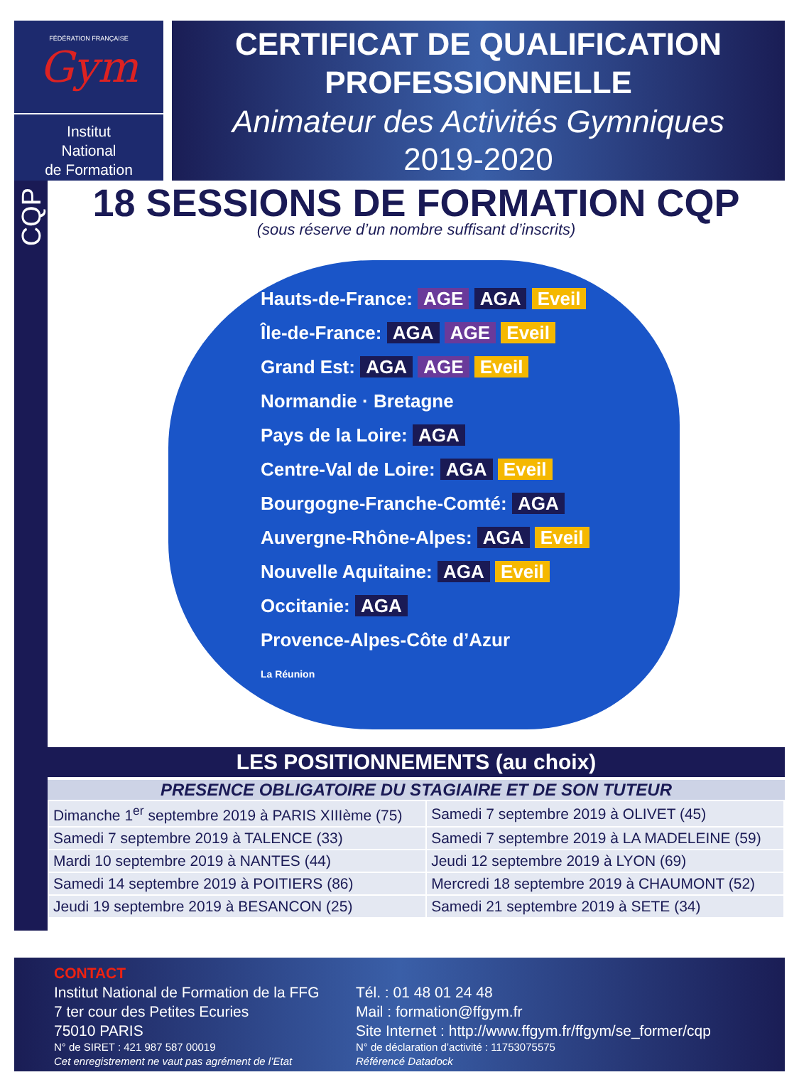FÉDÉRATION FRANÇAISE
Gym
Institut
National
de Formation
CERTIFICAT DE QUALIFICATION PROFESSIONNELLE
Animateur des Activités Gymniques
2019-2020
CQP
18 SESSIONS DE FORMATION CQP
(sous réserve d’un nombre suffisant d’inscrits)
Hauts-de-France: AGE AGA Eveil
Île-de-France: AGA AGE Eveil
Grand Est: AGA AGE Eveil
Normandie · Bretagne
Pays de la Loire: AGA
Centre-Val de Loire: AGA Eveil
Bourgogne-Franche-Comté: AGA
Auvergne-Rhône-Alpes: AGA Eveil
Nouvelle Aquitaine: AGA Eveil
Occitanie: AGA
Provence-Alpes-Côte d’Azur
La Réunion
LES POSITIONNEMENTS (au choix)
PRESENCE OBLIGATOIRE DU STAGIAIRE ET DE SON TUTEUR
| Dimanche 1<sup>er</sup> septembre 2019 à PARIS XIIIème (75) | Samedi 7 septembre 2019 à OLIVET (45) |
| Samedi 7 septembre 2019 à TALENCE (33) | Samedi 7 septembre 2019 à LA MADELEINE (59) |
| Mardi 10 septembre 2019 à NANTES (44) | Jeudi 12 septembre 2019 à LYON (69) |
| Samedi 14 septembre 2019 à POITIERS (86) | Mercredi 18 septembre 2019 à CHAUMONT (52) |
| Jeudi 19 septembre 2019 à BESANCON (25) | Samedi 21 septembre 2019 à SETE (34) |
CONTACT
Institut National de Formation de la FFG
7 ter cour des Petites Ecuries
75010 PARIS
N° de SIRET : 421 987 587 00019
Cet enregistrement ne vaut pas agrément de l’Etat
Tél. : 01 48 01 24 48
Mail : formation@ffgym.fr
Site Internet : http://www.ffgym.fr/ffgym/se_former/cqp
N° de déclaration d’activité : 11753075575
Référencé Datadock